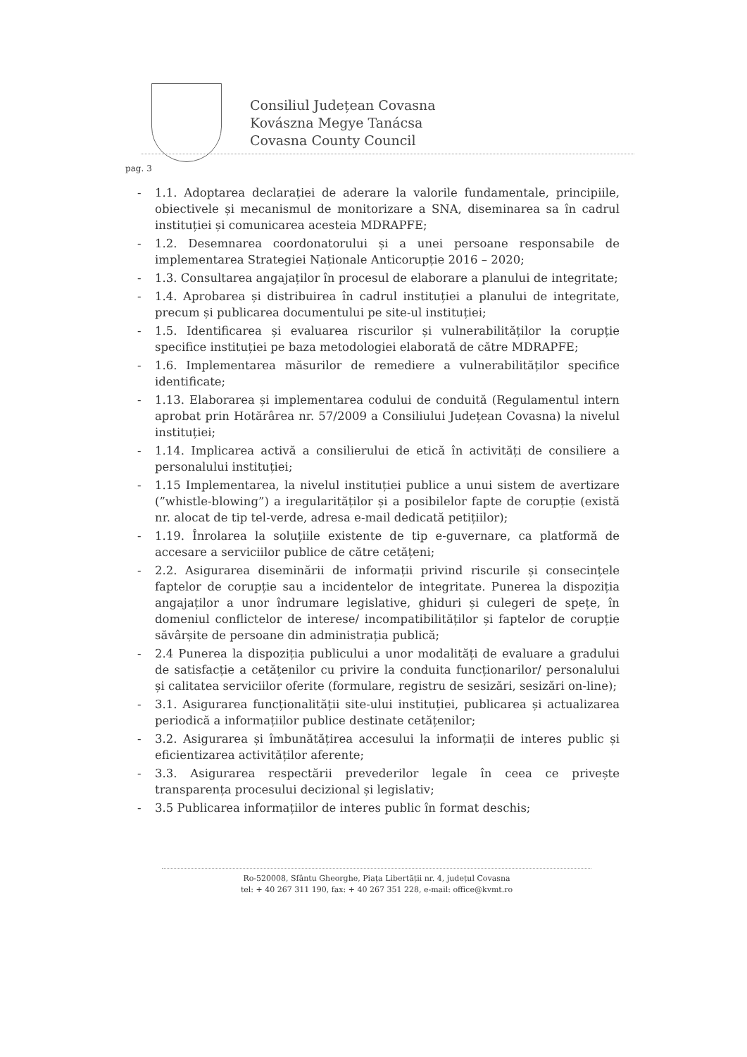Consiliul Județean Covasna
Kovászna Megye Tanácsa
Covasna County Council
pag. 3
- 1.1. Adoptarea declarației de aderare la valorile fundamentale, principiile, obiectivele și mecanismul de monitorizare a SNA, diseminarea sa în cadrul instituției și comunicarea acesteia MDRAPFE;
- 1.2. Desemnarea coordonatorului și a unei persoane responsabile de implementarea Strategiei Naționale Anticorupție 2016 – 2020;
- 1.3. Consultarea angajaților în procesul de elaborare a planului de integritate;
- 1.4. Aprobarea și distribuirea în cadrul instituției a planului de integritate, precum și publicarea documentului pe site-ul instituției;
- 1.5. Identificarea și evaluarea riscurilor și vulnerabilităților la corupție specifice instituției pe baza metodologiei elaborată de către MDRAPFE;
- 1.6. Implementarea măsurilor de remediere a vulnerabilităților specifice identificate;
- 1.13. Elaborarea și implementarea codului de conduită (Regulamentul intern aprobat prin Hotărârea nr. 57/2009 a Consiliului Județean Covasna) la nivelul instituției;
- 1.14. Implicarea activă a consilierului de etică în activități de consiliere a personalului instituției;
- 1.15 Implementarea, la nivelul instituției publice a unui sistem de avertizare (”whistle-blowing”) a iregularităților și a posibilelor fapte de corupție (există nr. alocat de tip tel-verde, adresa e-mail dedicată petițiilor);
- 1.19. Înrolarea la soluțiile existente de tip e-guvernare, ca platformă de accesare a serviciilor publice de către cetățeni;
- 2.2. Asigurarea diseminării de informații privind riscurile și consecințele faptelor de corupție sau a incidentelor de integritate. Punerea la dispoziția angajaților a unor îndrumare legislative, ghiduri și culegeri de spețe, în domeniul conflictelor de interese/ incompatibilităților și faptelor de corupție săvârșite de persoane din administrația publică;
- 2.4 Punerea la dispoziția publicului a unor modalități de evaluare a gradului de satisfacție a cetățenilor cu privire la conduita funcționarilor/ personalului și calitatea serviciilor oferite (formulare, registru de sesizări, sesizări on-line);
- 3.1. Asigurarea funcționalității site-ului instituției, publicarea și actualizarea periodică a informațiilor publice destinate cetățenilor;
- 3.2. Asigurarea și îmbunătățirea accesului la informații de interes public și eficientizarea activităților aferente;
- 3.3. Asigurarea respectării prevederilor legale în ceea ce privește transparența procesului decizional și legislativ;
- 3.5 Publicarea informațiilor de interes public în format deschis;
Ro-520008, Sfântu Gheorghe, Piața Libertății nr. 4, județul Covasna
tel: + 40 267 311 190, fax: + 40 267 351 228, e-mail: office@kvmt.ro